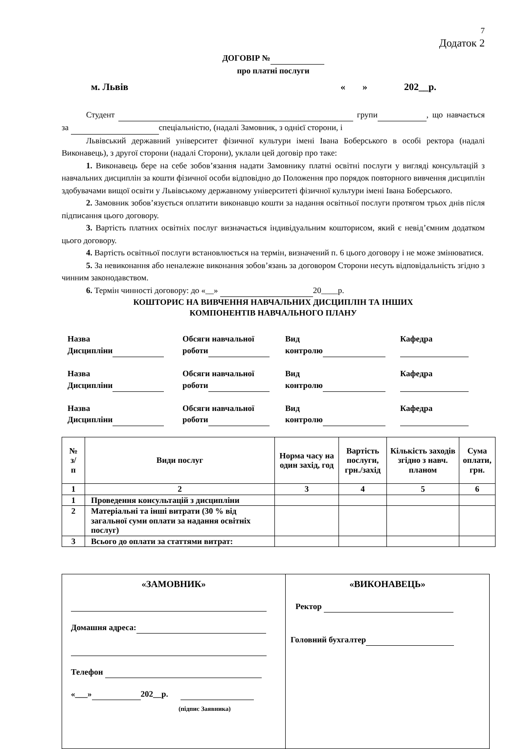7
Додаток 2
ДОГОВІР №
про платні послуги
м. Львів « » 202__р.
Студент групи , що навчається за спеціальністю, (надалі Замовник, з однієї сторони, і
Львівський державний університет фізичної культури імені Івана Боберського в особі ректора (надалі Виконавець), з другої сторони (надалі Сторони), уклали цей договір про таке:
1. Виконавець бере на себе зобов’язання надати Замовнику платні освітні послуги у вигляді консультацій з навчальних дисциплін за кошти фізичної особи відповідно до Положення про порядок повторного вивчення дисциплін здобувачами вищої освіти у Львівському державному університеті фізичної культури імені Івана Боберського.
2. Замовник зобов’язується оплатити виконавцю кошти за надання освітньої послуги протягом трьох днів після підписання цього договору.
3. Вартість платних освітніх послуг визначається індивідуальним кошторисом, який є невід’ємним додатком цього договору.
4. Вартість освітньої послуги встановлюється на термін, визначений п. 6 цього договору і не може змінюватися.
5. За невиконання або неналежне виконання зобов’язань за договором Сторони несуть відповідальність згідно з чинним законодавством.
6. Термін чинності договору: до «__» 20____р.
КОШТОРИС НА ВИВЧЕННЯ НАВЧАЛЬНИХ ДИСЦИПЛІН ТА ІНШИХ
КОМПОНЕНТІВ НАВЧАЛЬНОГО ПЛАНУ
Назва
Дисципліни Обсяги навчальної
роботи Вид
контролю Кафедра
Назва
Дисципліни Обсяги навчальної
роботи Вид
контролю Кафедра
Назва
Дисципліни Обсяги навчальної
роботи Вид
контролю Кафедра
| № з/ п | Види послуг | Норма часу на один захід, год | Вартість послуги, грн./захід | Кількість заходів згідно з навч. планом | Сума оплати, грн. |
| --- | --- | --- | --- | --- | --- |
| 1 | 2 | 3 | 4 | 5 | 6 |
| 1 | Проведення консультацій з дисципліни | | | | |
| 2 | Матеріальні та інші витрати (30 % від загальної суми оплати за надання освітніх послуг) | | | | |
| 3 | Всього до оплати за статтями витрат: | | | | |
| «ЗАМОВНИК» Домашня адреса: Телефон «___» 202__р. (підпис Заявника) | «ВИКОНАВЕЦЬ» Ректор Головний бухгалтер |